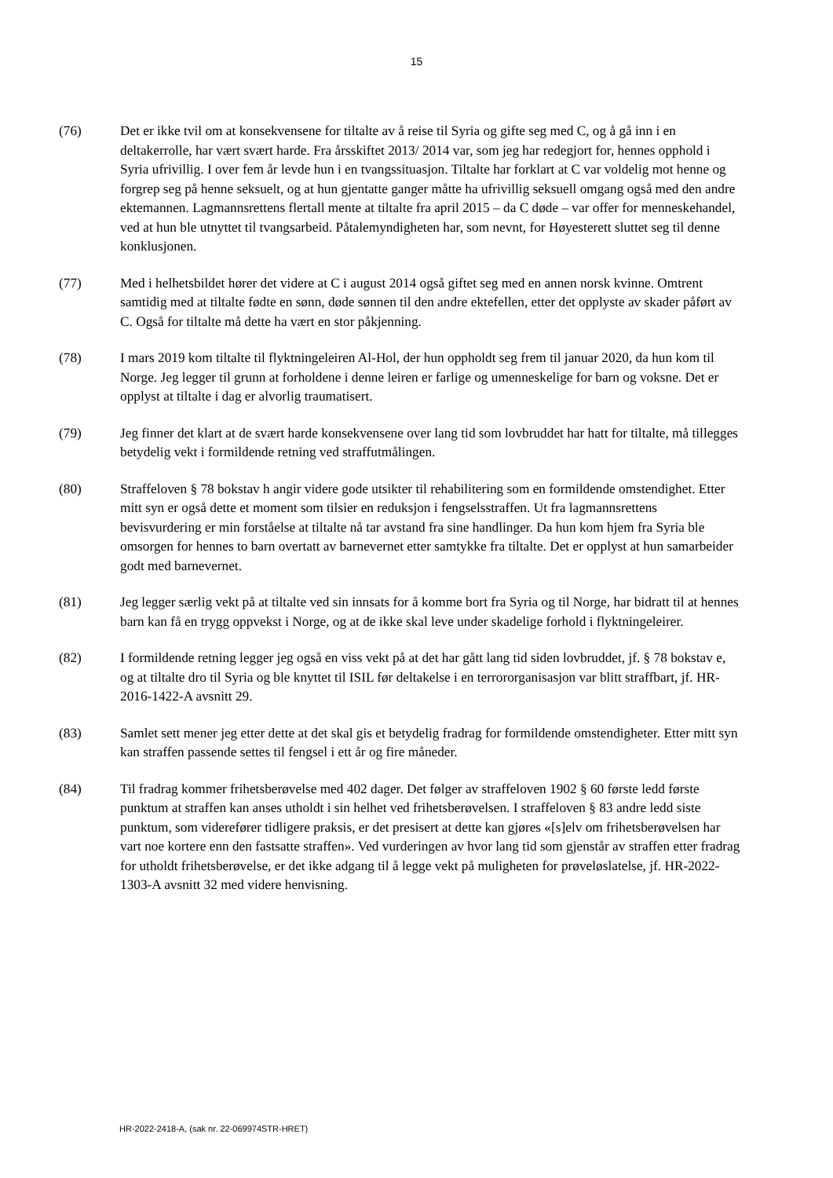15
(76) Det er ikke tvil om at konsekvensene for tiltalte av å reise til Syria og gifte seg med C, og å gå inn i en deltakerrolle, har vært svært harde. Fra årsskiftet 2013/ 2014 var, som jeg har redegjort for, hennes opphold i Syria ufrivillig. I over fem år levde hun i en tvangssituasjon. Tiltalte har forklart at C var voldelig mot henne og forgrep seg på henne seksuelt, og at hun gjentatte ganger måtte ha ufrivillig seksuell omgang også med den andre ektemannen. Lagmannsrettens flertall mente at tiltalte fra april 2015 – da C døde – var offer for menneskehandel, ved at hun ble utnyttet til tvangsarbeid. Påtalemyndigheten har, som nevnt, for Høyesterett sluttet seg til denne konklusjonen.
(77) Med i helhetsbildet hører det videre at C i august 2014 også giftet seg med en annen norsk kvinne. Omtrent samtidig med at tiltalte fødte en sønn, døde sønnen til den andre ektefellen, etter det opplyste av skader påført av C. Også for tiltalte må dette ha vært en stor påkjenning.
(78) I mars 2019 kom tiltalte til flyktningeleiren Al-Hol, der hun oppholdt seg frem til januar 2020, da hun kom til Norge. Jeg legger til grunn at forholdene i denne leiren er farlige og umenneskelige for barn og voksne. Det er opplyst at tiltalte i dag er alvorlig traumatisert.
(79) Jeg finner det klart at de svært harde konsekvensene over lang tid som lovbruddet har hatt for tiltalte, må tillegges betydelig vekt i formildende retning ved straffutmålingen.
(80) Straffeloven § 78 bokstav h angir videre gode utsikter til rehabilitering som en formildende omstendighet. Etter mitt syn er også dette et moment som tilsier en reduksjon i fengselsstraffen. Ut fra lagmannsrettens bevisvurdering er min forståelse at tiltalte nå tar avstand fra sine handlinger. Da hun kom hjem fra Syria ble omsorgen for hennes to barn overtatt av barnevernet etter samtykke fra tiltalte. Det er opplyst at hun samarbeider godt med barnevernet.
(81) Jeg legger særlig vekt på at tiltalte ved sin innsats for å komme bort fra Syria og til Norge, har bidratt til at hennes barn kan få en trygg oppvekst i Norge, og at de ikke skal leve under skadelige forhold i flyktningeleirer.
(82) I formildende retning legger jeg også en viss vekt på at det har gått lang tid siden lovbruddet, jf. § 78 bokstav e, og at tiltalte dro til Syria og ble knyttet til ISIL før deltakelse i en terrororganisasjon var blitt straffbart, jf. HR-2016-1422-A avsnitt 29.
(83) Samlet sett mener jeg etter dette at det skal gis et betydelig fradrag for formildende omstendigheter. Etter mitt syn kan straffen passende settes til fengsel i ett år og fire måneder.
(84) Til fradrag kommer frihetsberøvelse med 402 dager. Det følger av straffeloven 1902 § 60 første ledd første punktum at straffen kan anses utholdt i sin helhet ved frihetsberøvelsen. I straffeloven § 83 andre ledd siste punktum, som viderefører tidligere praksis, er det presisert at dette kan gjøres «[s]elv om frihetsberøvelsen har vart noe kortere enn den fastsatte straffen». Ved vurderingen av hvor lang tid som gjenstår av straffen etter fradrag for utholdt frihetsberøvelse, er det ikke adgang til å legge vekt på muligheten for prøveløslatelse, jf. HR-2022-1303-A avsnitt 32 med videre henvisning.
HR-2022-2418-A, (sak nr. 22-069974STR-HRET)